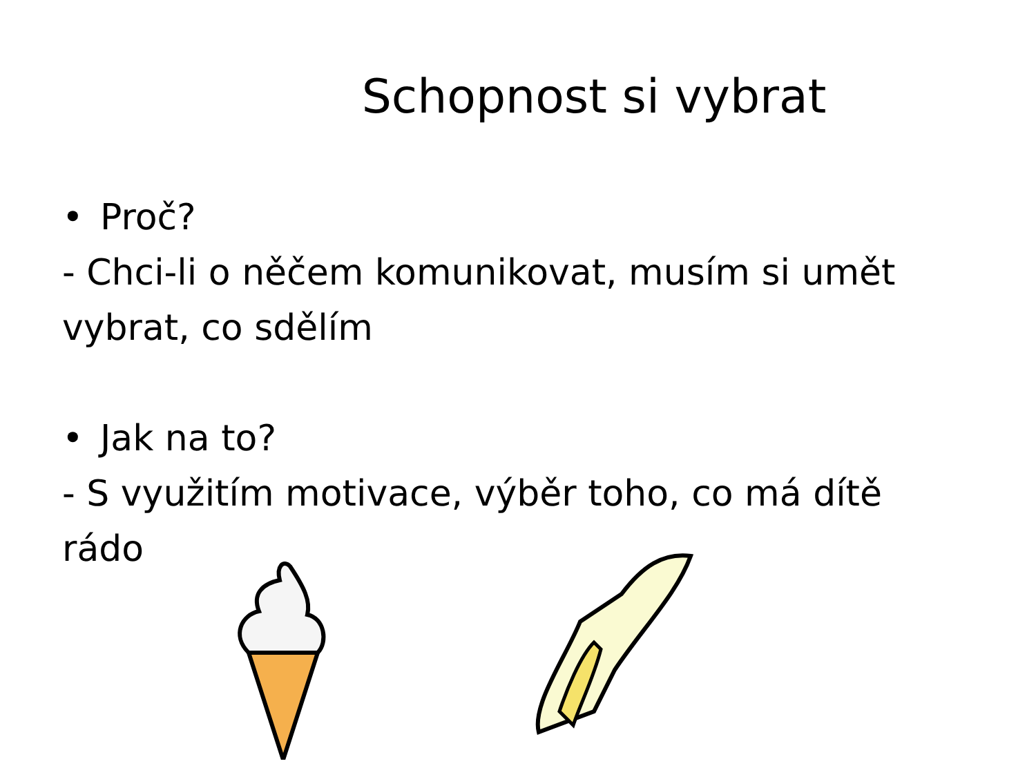Schopnost si vybrat
• Proč?
- Chci-li o něčem komunikovat, musím si umět vybrat, co sdělím
• Jak na to?
- S využitím motivace, výběr toho, co má dítě rádo